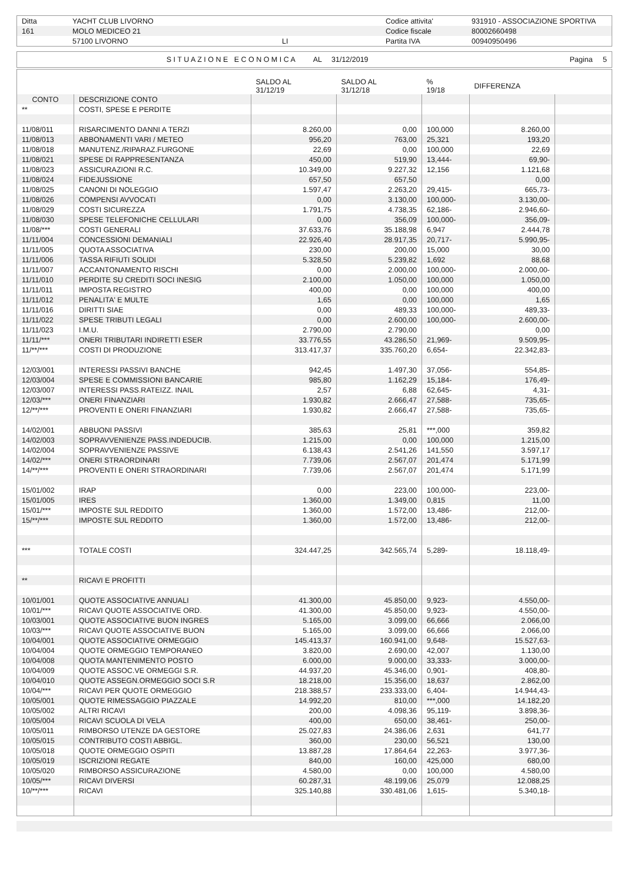| Ditta | YACHT CLUB LIVORNO | | Codice attivita' | 931910 - ASSOCIAZIONE SPORTIVA |
| 161 | MOLO MEDICEO 21 | | Codice fiscale | 80002660498 |
| | 57100 LIVORNO | LI | Partita IVA | 00940950496 |
| S I T U A Z I O N E E C O N O M I C A AL | 31/12/2019 | Pagina 5 |
| | | SALDO AL 31/12/19 | SALDO AL 31/12/18 | % 19/18 | DIFFERENZA | |
| --- | --- | --- | --- | --- | --- | --- |
| CONTO | DESCRIZIONE CONTO | | | | | |
| ** | COSTI, SPESE E PERDITE | | | | | |
| 11/08/011 | RISARCIMENTO DANNI A TERZI | 8.260,00 | 0,00 | 100,000 | 8.260,00 | |
| 11/08/013 | ABBONAMENTI VARI / METEO | 956,20 | 763,00 | 25,321 | 193,20 | |
| 11/08/018 | MANUTENZ./RIPARAZ.FURGONE | 22,69 | 0,00 | 100,000 | 22,69 | |
| 11/08/021 | SPESE DI RAPPRESENTANZA | 450,00 | 519,90 | 13,444- | 69,90- | |
| 11/08/023 | ASSICURAZIONI R.C. | 10.349,00 | 9.227,32 | 12,156 | 1.121,68 | |
| 11/08/024 | FIDEJUSSIONE | 657,50 | 657,50 | | 0,00 | |
| 11/08/025 | CANONI DI NOLEGGIO | 1.597,47 | 2.263,20 | 29,415- | 665,73- | |
| 11/08/026 | COMPENSI AVVOCATI | 0,00 | 3.130,00 | 100,000- | 3.130,00- | |
| 11/08/029 | COSTI SICUREZZA | 1.791,75 | 4.738,35 | 62,186- | 2.946,60- | |
| 11/08/030 | SPESE TELEFONICHE CELLULARI | 0,00 | 356,09 | 100,000- | 356,09- | |
| 11/08/*** | COSTI GENERALI | 37.633,76 | 35.188,98 | 6,947 | 2.444,78 | |
| 11/11/004 | CONCESSIONI DEMANIALI | 22.926,40 | 28.917,35 | 20,717- | 5.990,95- | |
| 11/11/005 | QUOTA ASSOCIATIVA | 230,00 | 200,00 | 15,000 | 30,00 | |
| 11/11/006 | TASSA RIFIUTI SOLIDI | 5.328,50 | 5.239,82 | 1,692 | 88,68 | |
| 11/11/007 | ACCANTONAMENTO RISCHI | 0,00 | 2.000,00 | 100,000- | 2.000,00- | |
| 11/11/010 | PERDITE SU CREDITI SOCI INESIG | 2.100,00 | 1.050,00 | 100,000 | 1.050,00 | |
| 11/11/011 | IMPOSTA REGISTRO | 400,00 | 0,00 | 100,000 | 400,00 | |
| 11/11/012 | PENALITA' E MULTE | 1,65 | 0,00 | 100,000 | 1,65 | |
| 11/11/016 | DIRITTI SIAE | 0,00 | 489,33 | 100,000- | 489,33- | |
| 11/11/022 | SPESE TRIBUTI LEGALI | 0,00 | 2.600,00 | 100,000- | 2.600,00- | |
| 11/11/023 | I.M.U. | 2.790,00 | 2.790,00 | | 0,00 | |
| 11/11/*** | ONERI TRIBUTARI INDIRETTI ESER | 33.776,55 | 43.286,50 | 21,969- | 9.509,95- | |
| 11/**/*** | COSTI DI PRODUZIONE | 313.417,37 | 335.760,20 | 6,654- | 22.342,83- | |
| 12/03/001 | INTERESSI PASSIVI BANCHE | 942,45 | 1.497,30 | 37,056- | 554,85- | |
| 12/03/004 | SPESE E COMMISSIONI BANCARIE | 985,80 | 1.162,29 | 15,184- | 176,49- | |
| 12/03/007 | INTERESSI PASS.RATEIZZ. INAIL | 2,57 | 6,88 | 62,645- | 4,31- | |
| 12/03/*** | ONERI FINANZIARI | 1.930,82 | 2.666,47 | 27,588- | 735,65- | |
| 12/**/*** | PROVENTI E ONERI FINANZIARI | 1.930,82 | 2.666,47 | 27,588- | 735,65- | |
| 14/02/001 | ABBUONI PASSIVI | 385,63 | 25,81 | ***,000 | 359,82 | |
| 14/02/003 | SOPRAVVENIENZE PASS.INDEDUCIB. | 1.215,00 | 0,00 | 100,000 | 1.215,00 | |
| 14/02/004 | SOPRAVVENIENZE PASSIVE | 6.138,43 | 2.541,26 | 141,550 | 3.597,17 | |
| 14/02/*** | ONERI STRAORDINARI | 7.739,06 | 2.567,07 | 201,474 | 5.171,99 | |
| 14/**/*** | PROVENTI E ONERI STRAORDINARI | 7.739,06 | 2.567,07 | 201,474 | 5.171,99 | |
| 15/01/002 | IRAP | 0,00 | 223,00 | 100,000- | 223,00- | |
| 15/01/005 | IRES | 1.360,00 | 1.349,00 | 0,815 | 11,00 | |
| 15/01/*** | IMPOSTE SUL REDDITO | 1.360,00 | 1.572,00 | 13,486- | 212,00- | |
| 15/**/*** | IMPOSTE SUL REDDITO | 1.360,00 | 1.572,00 | 13,486- | 212,00- | |
| *** | TOTALE COSTI | 324.447,25 | 342.565,74 | 5,289- | 18.118,49- | |
| ** | RICAVI E PROFITTI | | | | | |
| 10/01/001 | QUOTE ASSOCIATIVE ANNUALI | 41.300,00 | 45.850,00 | 9,923- | 4.550,00- | |
| 10/01/*** | RICAVI QUOTE ASSOCIATIVE ORD. | 41.300,00 | 45.850,00 | 9,923- | 4.550,00- | |
| 10/03/001 | QUOTE ASSOCIATIVE BUON INGRES | 5.165,00 | 3.099,00 | 66,666 | 2.066,00 | |
| 10/03/*** | RICAVI QUOTE ASSOCIATIVE BUON | 5.165,00 | 3.099,00 | 66,666 | 2.066,00 | |
| 10/04/001 | QUOTE ASSOCIATIVE ORMEGGIO | 145.413,37 | 160.941,00 | 9,648- | 15.527,63- | |
| 10/04/004 | QUOTE ORMEGGIO TEMPORANEO | 3.820,00 | 2.690,00 | 42,007 | 1.130,00 | |
| 10/04/008 | QUOTA MANTENIMENTO POSTO | 6.000,00 | 9.000,00 | 33,333- | 3.000,00- | |
| 10/04/009 | QUOTE ASSOC.VE ORMEGGI S.R. | 44.937,20 | 45.346,00 | 0,901- | 408,80- | |
| 10/04/010 | QUOTE ASSEGN.ORMEGGIO SOCI S.R | 18.218,00 | 15.356,00 | 18,637 | 2.862,00 | |
| 10/04/*** | RICAVI PER QUOTE ORMEGGIO | 218.388,57 | 233.333,00 | 6,404- | 14.944,43- | |
| 10/05/001 | QUOTE RIMESSAGGIO PIAZZALE | 14.992,20 | 810,00 | ***,000 | 14.182,20 | |
| 10/05/002 | ALTRI RICAVI | 200,00 | 4.098,36 | 95,119- | 3.898,36- | |
| 10/05/004 | RICAVI SCUOLA DI VELA | 400,00 | 650,00 | 38,461- | 250,00- | |
| 10/05/011 | RIMBORSO UTENZE DA GESTORE | 25.027,83 | 24.386,06 | 2,631 | 641,77 | |
| 10/05/015 | CONTRIBUTO COSTI ABBIGL. | 360,00 | 230,00 | 56,521 | 130,00 | |
| 10/05/018 | QUOTE ORMEGGIO OSPITI | 13.887,28 | 17.864,64 | 22,263- | 3.977,36- | |
| 10/05/019 | ISCRIZIONI REGATE | 840,00 | 160,00 | 425,000 | 680,00 | |
| 10/05/020 | RIMBORSO ASSICURAZIONE | 4.580,00 | 0,00 | 100,000 | 4.580,00 | |
| 10/05/*** | RICAVI DIVERSI | 60.287,31 | 48.199,06 | 25,079 | 12.088,25 | |
| 10/**/*** | RICAVI | 325.140,88 | 330.481,06 | 1,615- | 5.340,18- | |